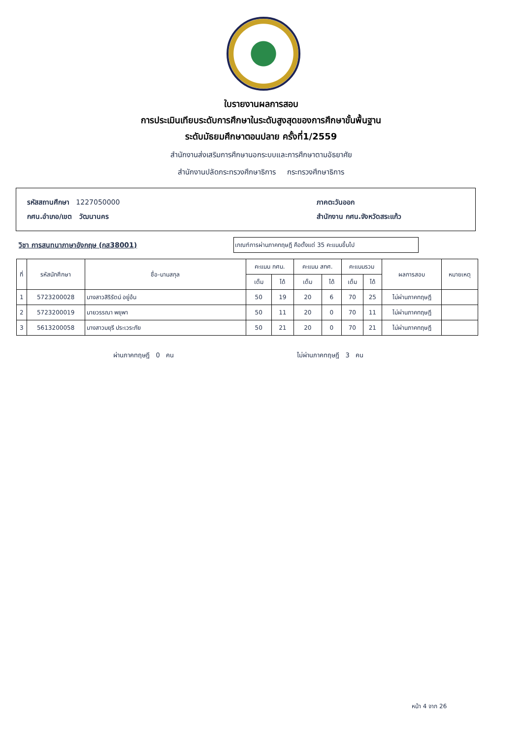ใบรายงานผลการสอบ
การประเมินเทียบระดับการศึกษาในระดับสูงสุดของการศึกษาขั้นพื้นฐาน
ระดับมัธยมศึกษาตอนปลาย ครั้งที่1/2559
สำนักงานส่งเสริมการศึกษานอกระบบและการศึกษาตามอัธยาศัย
สำนักงานปลัดกระทรวงศึกษาธิการ กระทรวงศึกษาธิการ
รหัสสถานศึกษา 1227050000
กศน.อำเภอ/เขต วัฒนานคร
ภาคตะวันออก
สำนักงาน กศน.จังหวัดสระแก้ว
วิชา การสนทนาภาษาอังกฤษ (กส38001)
เกณฑ์การผ่านภาคทฤษฎี คือตั้งแต่ 35 คะแนนขึ้นไป
| ที่ | รหัสนักศึกษา | ชื่อ-นามสกุล | คะแนน กศน. | | คะแนน สทศ. | | คะแนนรวม | | ผลการสอบ | หมายเหตุ |
| --- | --- | --- | --- | --- | --- | --- | --- | --- | --- | --- |
| | | | เต็ม | ได้ | เต็ม | ได้ | เต็ม | ได้ | | |
| 1 | 5723200028 | นางสาวสิริรัตน์ อยู่อ้น | 50 | 19 | 20 | 6 | 70 | 25 | ไม่ผ่านภาคทฤษฎี | |
| 2 | 5723200019 | นายวรรณา พยุพา | 50 | 11 | 20 | 0 | 70 | 11 | ไม่ผ่านภาคทฤษฎี | |
| 3 | 5613200058 | นางสาวมยุรี ประเวระภัย | 50 | 21 | 20 | 0 | 70 | 21 | ไม่ผ่านภาคทฤษฎี | |
ผ่านภาคทฤษฎี 0 คน ไม่ผ่านภาคทฤษฎี 3 คน
หน้า 4 จาก 26